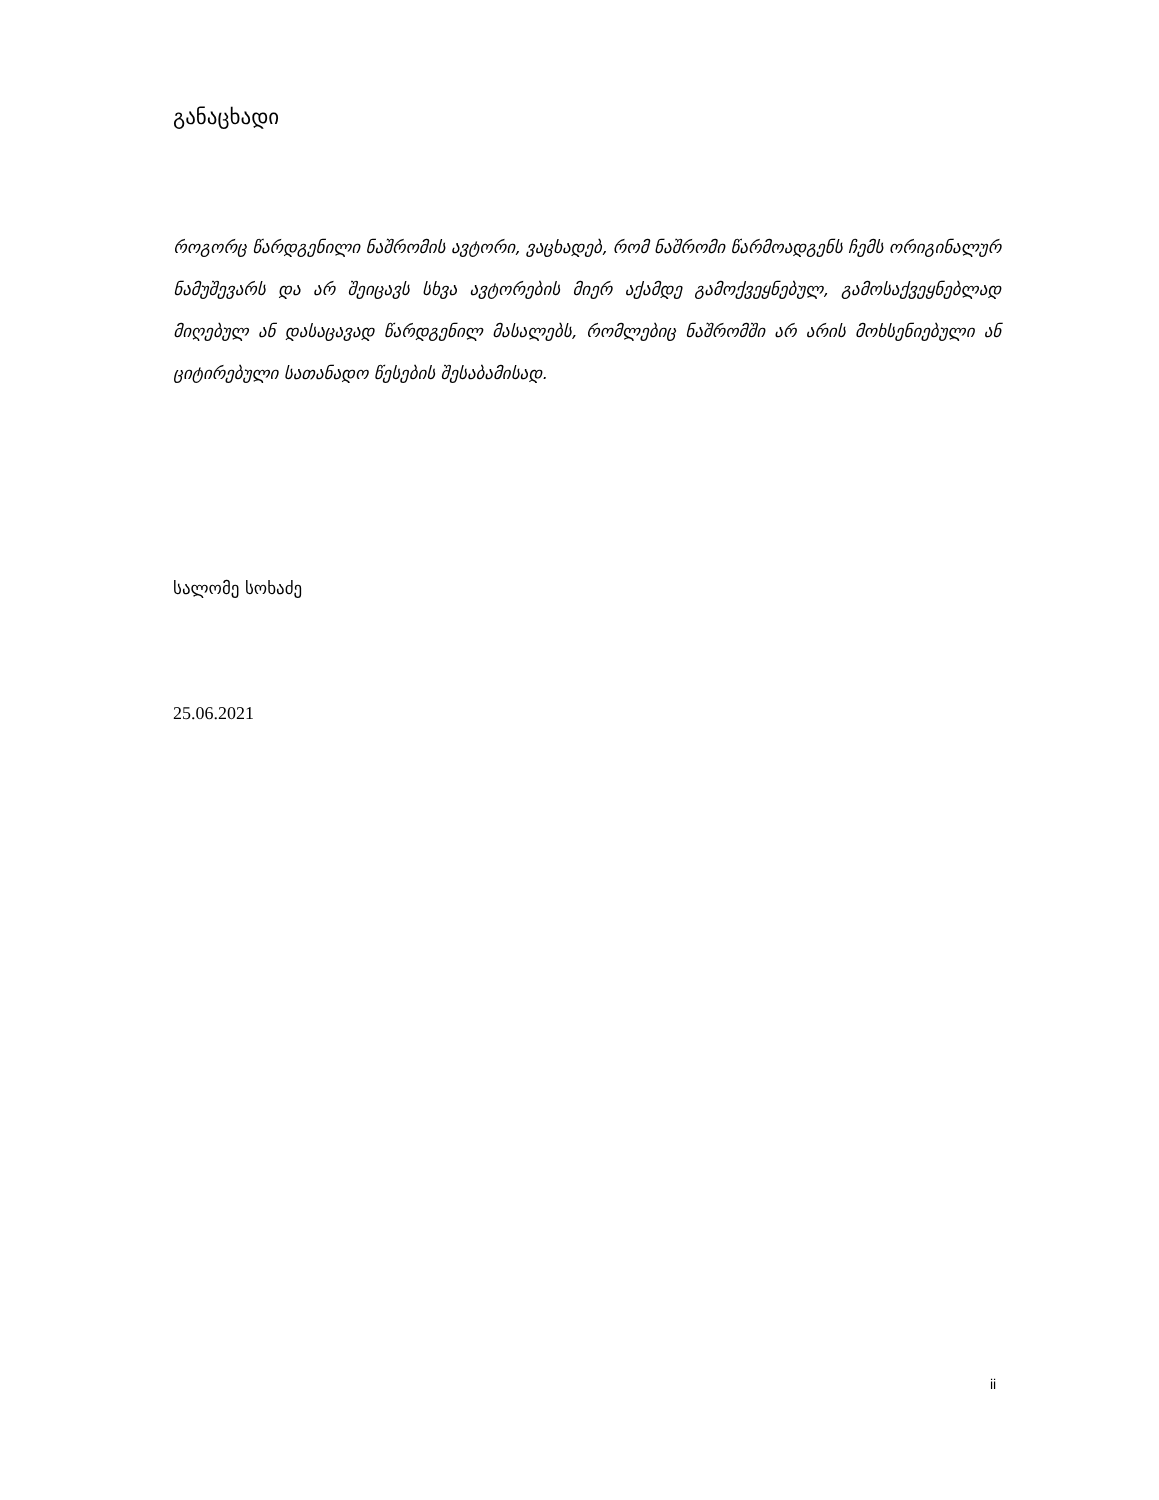განაცხადი
როგორც წარდგენილი ნაშრომის ავტორი, ვაცხადებ, რომ ნაშრომი წარმოადგენს ჩემს ორიგინალურ ნამუშევარს და არ შეიცავს სხვა ავტორების მიერ აქამდე გამოქვეყნებულ, გამოსაქვეყნებლად მიღებულ ან დასაცავად წარდგენილ მასალებს, რომლებიც ნაშრომში არ არის მოხსენიებული ან ციტირებული სათანადო წესების შესაბამისად.
სალომე სოხაძე
25.06.2021
ii